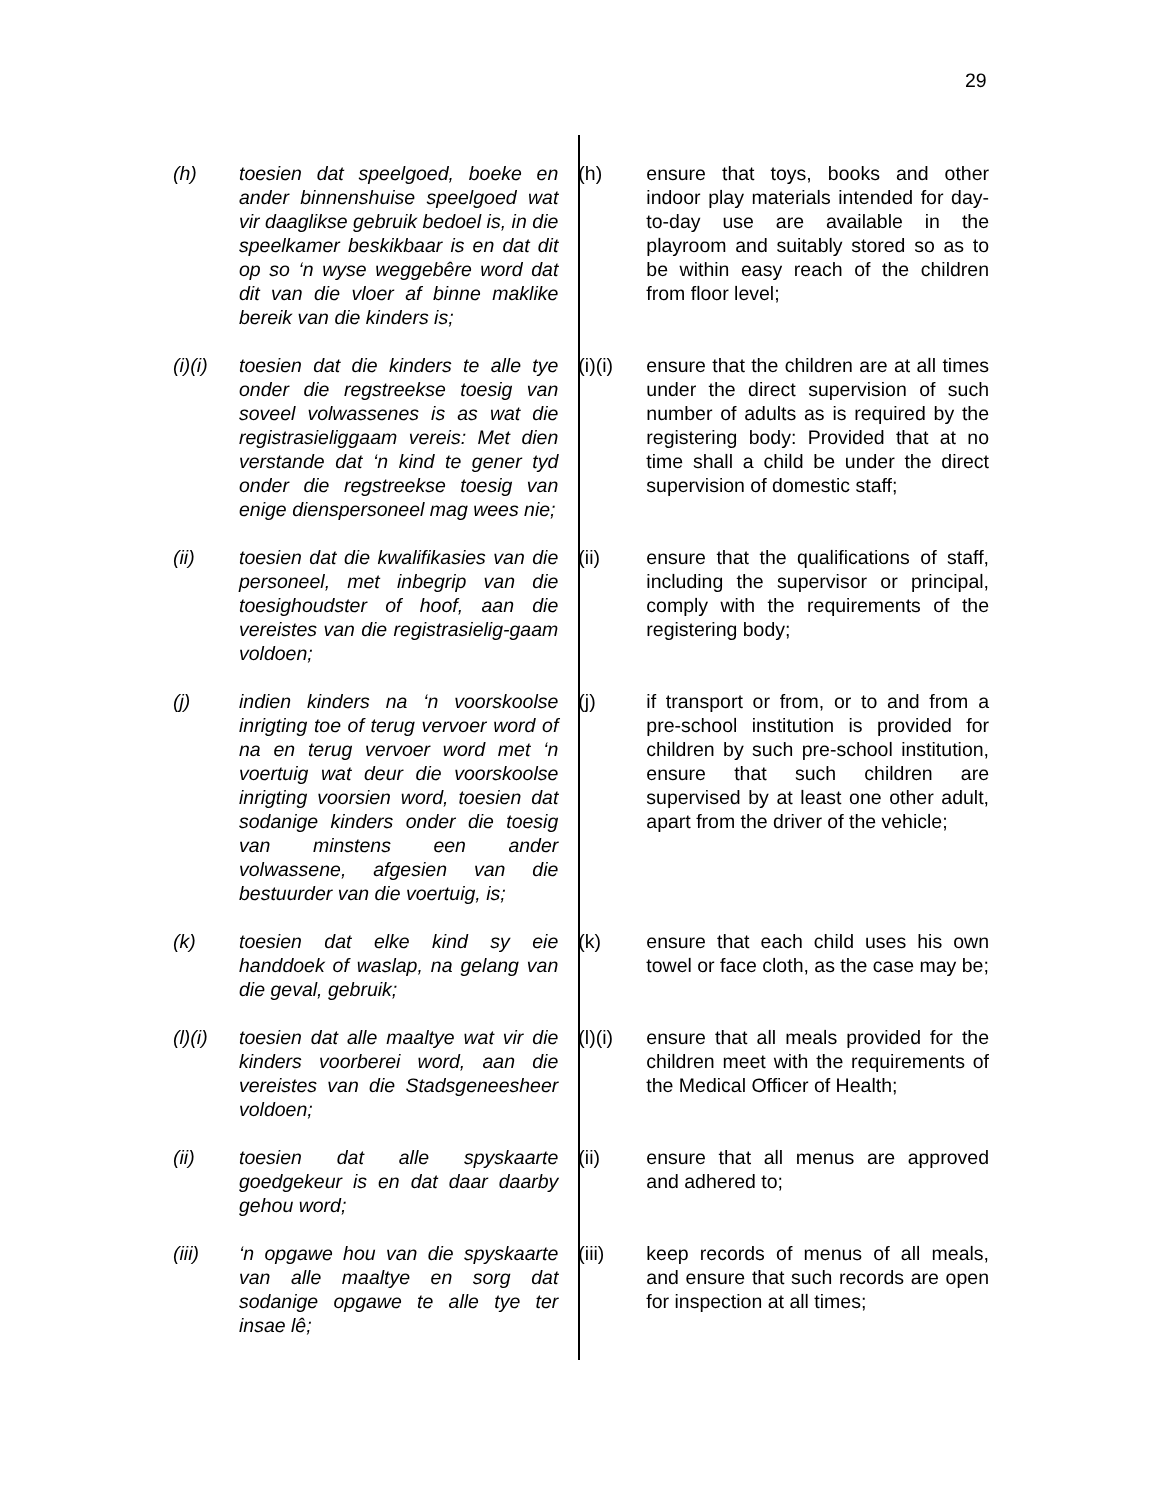29
(h) toesien dat speelgoed, boeke en ander binnenshuise speelgoed wat vir daaglikse gebruik bedoel is, in die speelkamer beskikbaar is en dat dit op so ‘n wyse weggebêre word dat dit van die vloer af binne maklike bereik van die kinders is;
(h) ensure that toys, books and other indoor play materials intended for day-to-day use are available in the playroom and suitably stored so as to be within easy reach of the children from floor level;
(i)(i)
toesien dat die kinders te alle tye onder die regstreekse toesig van soveel volwassenes is as wat die registrasieliggaam vereis: Met dien verstande dat ‘n kind te gener tyd onder die regstreekse toesig van enige dienspersoneel mag wees nie;
(i)(i)
ensure that the children are at all times under the direct supervision of such number of adults as is required by the registering body: Provided that at no time shall a child be under the direct supervision of domestic staff;
(ii) toesien dat die kwalifikasies van die personeel, met inbegrip van die toesighoudster of hoof, aan die vereistes van die registrasielig-gaam voldoen;
(ii) ensure that the qualifications of staff, including the supervisor or principal, comply with the requirements of the registering body;
(j) indien kinders na ‘n voorskoolse inrigting toe of terug vervoer word of na en terug vervoer word met ‘n voertuig wat deur die voorskoolse inrigting voorsien word, toesien dat sodanige kinders onder die toesig van minstens een ander volwassene, afgesien van die bestuurder van die voertuig, is;
(j) if transport or from, or to and from a pre-school institution is provided for children by such pre-school institution, ensure that such children are supervised by at least one other adult, apart from the driver of the vehicle;
(k) toesien dat elke kind sy eie handdoek of waslap, na gelang van die geval, gebruik;
(k) ensure that each child uses his own towel or face cloth, as the case may be;
(l)(i)
toesien dat alle maaltye wat vir die kinders voorberei word, aan die vereistes van die Stadsgeneesheer voldoen;
(l)(i)
ensure that all meals provided for the children meet with the requirements of the Medical Officer of Health;
(ii) toesien dat alle spyskaarte goedgekeur is en dat daar daarby gehou word;
(ii) ensure that all menus are approved and adhered to;
(iii) ‘n opgawe hou van die spyskaarte van alle maaltye en sorg dat sodanige opgawe te alle tye ter insae lê;
(iii) keep records of menus of all meals, and ensure that such records are open for inspection at all times;